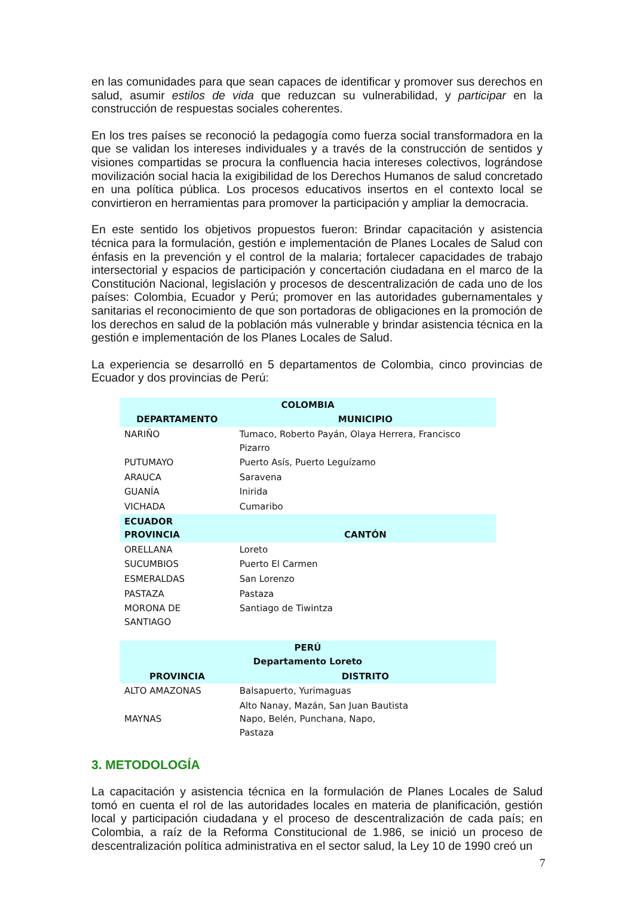en las comunidades para que sean capaces de identificar y promover sus derechos en salud, asumir estilos de vida que reduzcan su vulnerabilidad, y participar en la construcción de respuestas sociales coherentes.
En los tres países se reconoció la pedagogía como fuerza social transformadora en la que se validan los intereses individuales y a través de la construcción de sentidos y visiones compartidas se procura la confluencia hacia intereses colectivos, lográndose movilización social hacia la exigibilidad de los Derechos Humanos de salud concretado en una política pública. Los procesos educativos insertos en el contexto local se convirtieron en herramientas para promover la participación y ampliar la democracia.
En este sentido los objetivos propuestos fueron: Brindar capacitación y asistencia técnica para la formulación, gestión e implementación de Planes Locales de Salud con énfasis en la prevención y el control de la malaria; fortalecer capacidades de trabajo intersectorial y espacios de participación y concertación ciudadana en el marco de la Constitución Nacional, legislación y procesos de descentralización de cada uno de los países: Colombia, Ecuador y Perú; promover en las autoridades gubernamentales y sanitarias el reconocimiento de que son portadoras de obligaciones en la promoción de los derechos en salud de la población más vulnerable y brindar asistencia técnica en la gestión e implementación de los Planes Locales de Salud.
La experiencia se desarrolló en 5 departamentos de Colombia, cinco provincias de Ecuador y dos provincias de Perú:
| COLOMBIA | |
| --- | --- |
| DEPARTAMENTO | MUNICIPIO |
| NARIÑO | Tumaco, Roberto Payán, Olaya Herrera, Francisco Pizarro |
| PUTUMAYO | Puerto Asís, Puerto Leguízamo |
| ARAUCA | Saravena |
| GUANÍA | Inirida |
| VICHADA | Cumaribo |
| ECUADOR PROVINCIA | CANTÓN |
| ORELLANA | Loreto |
| SUCUMBIOS | Puerto El Carmen |
| ESMERALDAS | San Lorenzo |
| PASTAZA | Pastaza |
| MORONA DE SANTIAGO | Santiago de Tiwintza |
| PERÚ Departamento Loreto | |
| PROVINCIA | DISTRITO |
| ALTO AMAZONAS | Balsapuerto, Yurimaguas |
| MAYNAS | Alto Nanay, Mazán, San Juan Bautista Napo, Belén, Punchana, Napo, Pastaza |
3. METODOLOGÍA
La capacitación y asistencia técnica en la formulación de Planes Locales de Salud tomó en cuenta el rol de las autoridades locales en materia de planificación, gestión local y participación ciudadana y el proceso de descentralización de cada país; en Colombia, a raíz de la Reforma Constitucional de 1.986, se inició un proceso de descentralización política administrativa en el sector salud, la Ley 10 de 1990 creó un
7